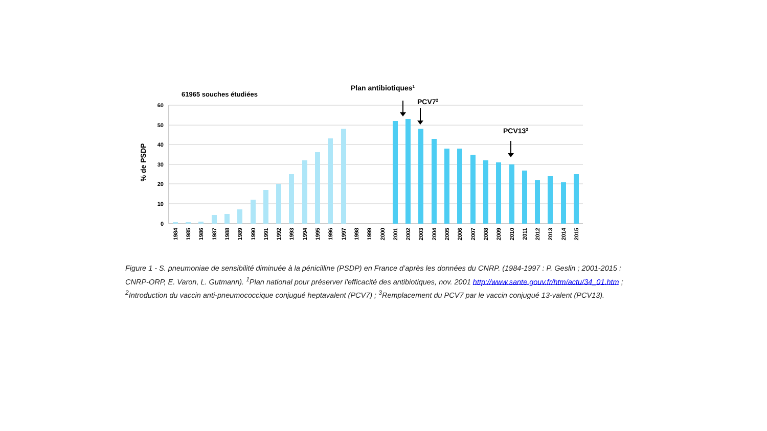60
50
40
30
20
10
0
% de PSDP
61965 souches étudiées
Plan antibiotiques1
PCV72
PCV133
1984
1985
1986
1987
1988
1989
1990
1991
1992
1993
1994
1995
1996
1997
1998
1999
2000
2001
2002
2003
2004
2005
2006
2007
2008
2009
2010
2011
2012
2013
2014
2015
Figure 1 - S. pneumoniae de sensibilité diminuée à la pénicilline (PSDP) en France d’après les données du CNRP. (1984-1997 : P. Geslin ; 2001-2015 : CNRP-ORP, E. Varon, L. Gutmann). <sup>1</sup>Plan national pour préserver l'efficacité des antibiotiques, nov. 2001 http://www.sante.gouv.fr/htm/actu/34_01.htm ; <sup>2</sup>Introduction du vaccin anti-pneumococcique conjugué heptavalent (PCV7) ; <sup>3</sup>Remplacement du PCV7 par le vaccin conjugué 13-valent (PCV13).